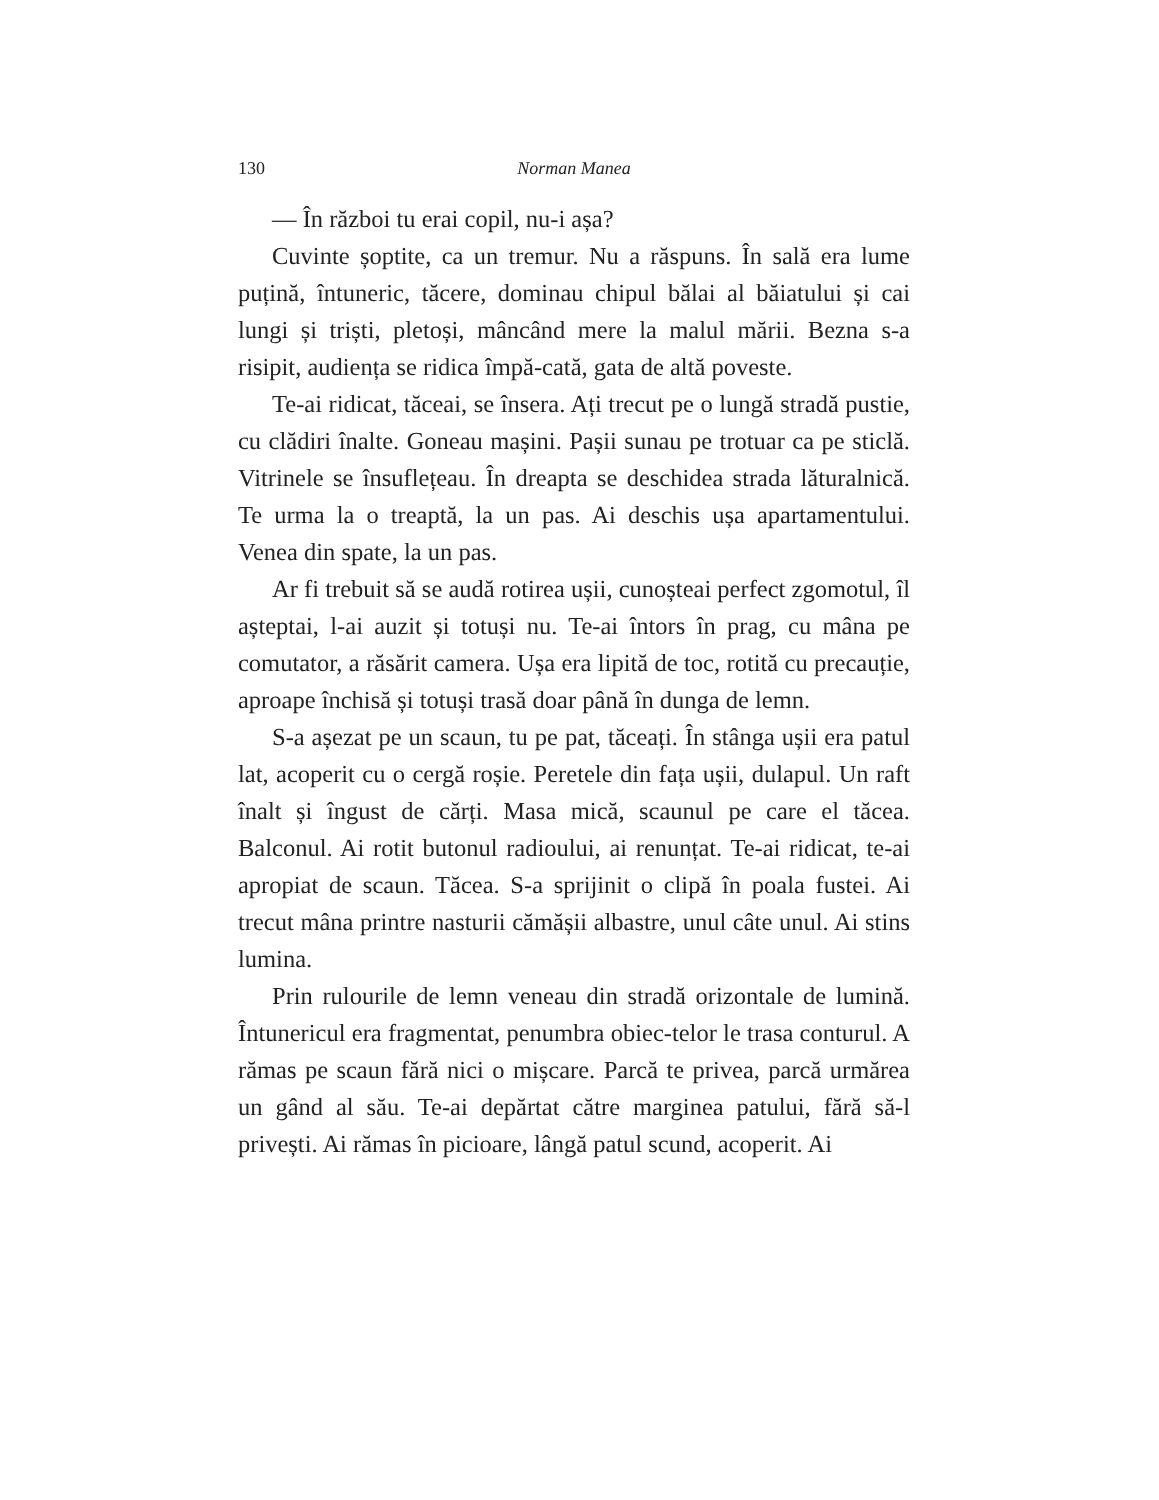130 Norman Manea
— În război tu erai copil, nu-i așa?
Cuvinte șoptite, ca un tremur. Nu a răspuns. În sală era lume puțină, întuneric, tăcere, dominau chipul bălai al băiatului și cai lungi și triști, pletoși, mâncând mere la malul mării. Bezna s-a risipit, audiența se ridica împă-cată, gata de altă poveste.
Te-ai ridicat, tăceai, se însera. Ați trecut pe o lungă stradă pustie, cu clădiri înalte. Goneau mașini. Pașii sunau pe trotuar ca pe sticlă. Vitrinele se însuflețeau. În dreapta se deschidea strada lăturalnică. Te urma la o treaptă, la un pas. Ai deschis ușa apartamentului. Venea din spate, la un pas.
Ar fi trebuit să se audă rotirea ușii, cunoșteai perfect zgomotul, îl așteptai, l-ai auzit și totuși nu. Te-ai întors în prag, cu mâna pe comutator, a răsărit camera. Ușa era lipită de toc, rotită cu precauție, aproape închisă și totuși trasă doar până în dunga de lemn.
S-a așezat pe un scaun, tu pe pat, tăceați. În stânga ușii era patul lat, acoperit cu o cergă roșie. Peretele din fața ușii, dulapul. Un raft înalt și îngust de cărți. Masa mică, scaunul pe care el tăcea. Balconul. Ai rotit butonul radioului, ai renunțat. Te-ai ridicat, te-ai apropiat de scaun. Tăcea. S-a sprijinit o clipă în poala fustei. Ai trecut mâna printre nasturii cămășii albastre, unul câte unul. Ai stins lumina.
Prin rulourile de lemn veneau din stradă orizontale de lumină. Întunericul era fragmentat, penumbra obiec-telor le trasa conturul. A rămas pe scaun fără nici o mișcare. Parcă te privea, parcă urmărea un gând al său. Te-ai depărtat către marginea patului, fără să-l privești. Ai rămas în picioare, lângă patul scund, acoperit. Ai